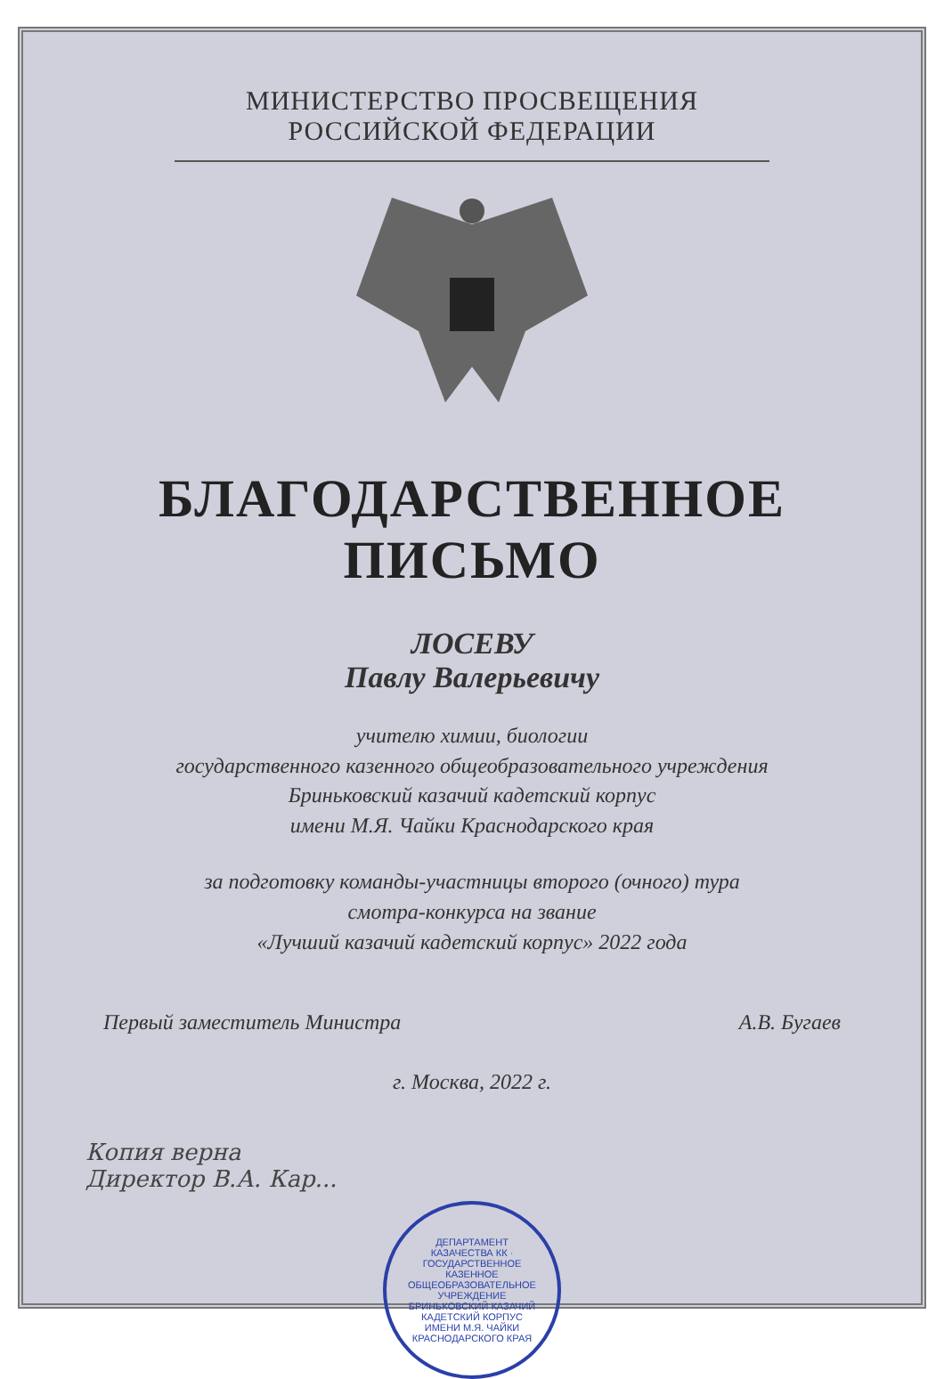МИНИСТЕРСТВО ПРОСВЕЩЕНИЯ
РОССИЙСКОЙ ФЕДЕРАЦИИ
БЛАГОДАРСТВЕННОЕ
ПИСЬМО
ЛОСЕВУ
Павлу Валерьевичу
учителю химии, биологии
государственного казенного общеобразовательного учреждения
Бриньковский казачий кадетский корпус
имени М.Я. Чайки Краснодарского края
за подготовку команды-участницы второго (очного) тура
смотра-конкурса на звание
«Лучший казачий кадетский корпус» 2022 года
Первый заместитель Министра А.В. Бугаев
г. Москва, 2022 г.
Копия верна
Директор В.А. Кар...
ДЕПАРТАМЕНТ КАЗАЧЕСТВА КК · ГОСУДАРСТВЕННОЕ КАЗЕННОЕ ОБЩЕОБРАЗОВАТЕЛЬНОЕ УЧРЕЖДЕНИЕ БРИНЬКОВСКИЙ КАЗАЧИЙ КАДЕТСКИЙ КОРПУС ИМЕНИ М.Я. ЧАЙКИ КРАСНОДАРСКОГО КРАЯ